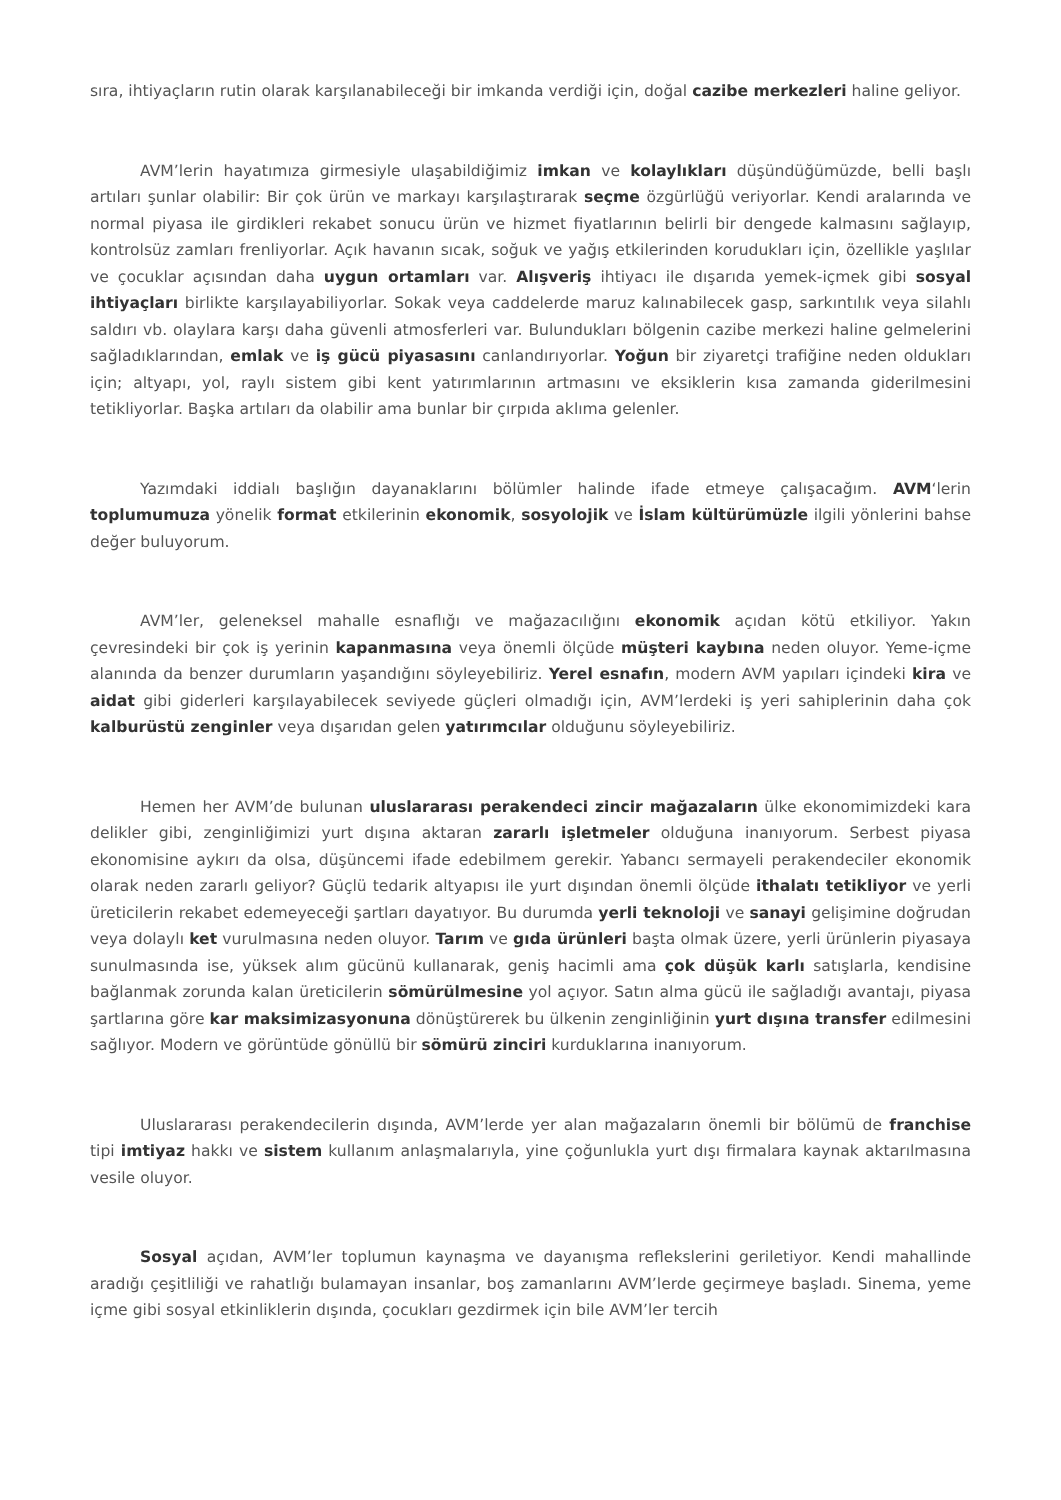sıra, ihtiyaçların rutin olarak karşılanabileceği bir imkanda verdiği için, doğal cazibe merkezleri haline geliyor.
AVM’lerin hayatımıza girmesiyle ulaşabildiğimiz imkan ve kolaylıkları düşündüğümüzde, belli başlı artıları şunlar olabilir: Bir çok ürün ve markayı karşılaştırarak seçme özgürlüğü veriyorlar. Kendi aralarında ve normal piyasa ile girdikleri rekabet sonucu ürün ve hizmet fiyatlarının belirli bir dengede kalmasını sağlayıp, kontrolsüz zamları frenliyorlar. Açık havanın sıcak, soğuk ve yağış etkilerinden korudukları için, özellikle yaşlılar ve çocuklar açısından daha uygun ortamları var. Alışveriş ihtiyacı ile dışarıda yemek-içmek gibi sosyal ihtiyaçları birlikte karşılayabiliyorlar. Sokak veya caddelerde maruz kalınabilecek gasp, sarkıntılık veya silahlı saldırı vb. olaylara karşı daha güvenli atmosferleri var. Bulundukları bölgenin cazibe merkezi haline gelmelerini sağladıklarından, emlak ve iş gücü piyasasını canlandırıyorlar. Yoğun bir ziyaretçi trafiğine neden oldukları için; altyapı, yol, raylı sistem gibi kent yatırımlarının artmasını ve eksiklerin kısa zamanda giderilmesini tetikliyorlar. Başka artıları da olabilir ama bunlar bir çırpıda aklıma gelenler.
Yazımdaki iddialı başlığın dayanaklarını bölümler halinde ifade etmeye çalışacağım. AVM‘lerin toplumumuza yönelik format etkilerinin ekonomik, sosyolojik ve İslam kültürümüzle ilgili yönlerini bahse değer buluyorum.
AVM’ler, geleneksel mahalle esnaflığı ve mağazacılığını ekonomik açıdan kötü etkiliyor. Yakın çevresindeki bir çok iş yerinin kapanmasına veya önemli ölçüde müşteri kaybına neden oluyor. Yeme-içme alanında da benzer durumların yaşandığını söyleyebiliriz. Yerel esnafın, modern AVM yapıları içindeki kira ve aidat gibi giderleri karşılayabilecek seviyede güçleri olmadığı için, AVM’lerdeki iş yeri sahiplerinin daha çok kalburüstü zenginler veya dışarıdan gelen yatırımcılar olduğunu söyleyebiliriz.
Hemen her AVM’de bulunan uluslararası perakendeci zincir mağazaların ülke ekonomimizdeki kara delikler gibi, zenginliğimizi yurt dışına aktaran zararlı işletmeler olduğuna inanıyorum. Serbest piyasa ekonomisine aykırı da olsa, düşüncemi ifade edebilmem gerekir. Yabancı sermayeli perakendeciler ekonomik olarak neden zararlı geliyor? Güçlü tedarik altyapısı ile yurt dışından önemli ölçüde ithalatı tetikliyor ve yerli üreticilerin rekabet edemeyeceği şartları dayatıyor. Bu durumda yerli teknoloji ve sanayi gelişimine doğrudan veya dolaylı ket vurulmasına neden oluyor. Tarım ve gıda ürünleri başta olmak üzere, yerli ürünlerin piyasaya sunulmasında ise, yüksek alım gücünü kullanarak, geniş hacimli ama çok düşük karlı satışlarla, kendisine bağlanmak zorunda kalan üreticilerin sömürülmesine yol açıyor. Satın alma gücü ile sağladığı avantajı, piyasa şartlarına göre kar maksimizasyonuna dönüştürerek bu ülkenin zenginliğinin yurt dışına transfer edilmesini sağlıyor. Modern ve görüntüde gönüllü bir sömürü zinciri kurduklarına inanıyorum.
Uluslararası perakendecilerin dışında, AVM’lerde yer alan mağazaların önemli bir bölümü de franchise tipi imtiyaz hakkı ve sistem kullanım anlaşmalarıyla, yine çoğunlukla yurt dışı firmalara kaynak aktarılmasına vesile oluyor.
Sosyal açıdan, AVM’ler toplumun kaynaşma ve dayanışma reflekslerini geriletiyor. Kendi mahallinde aradığı çeşitliliği ve rahatlığı bulamayan insanlar, boş zamanlarını AVM’lerde geçirmeye başladı. Sinema, yeme içme gibi sosyal etkinliklerin dışında, çocukları gezdirmek için bile AVM’ler tercih